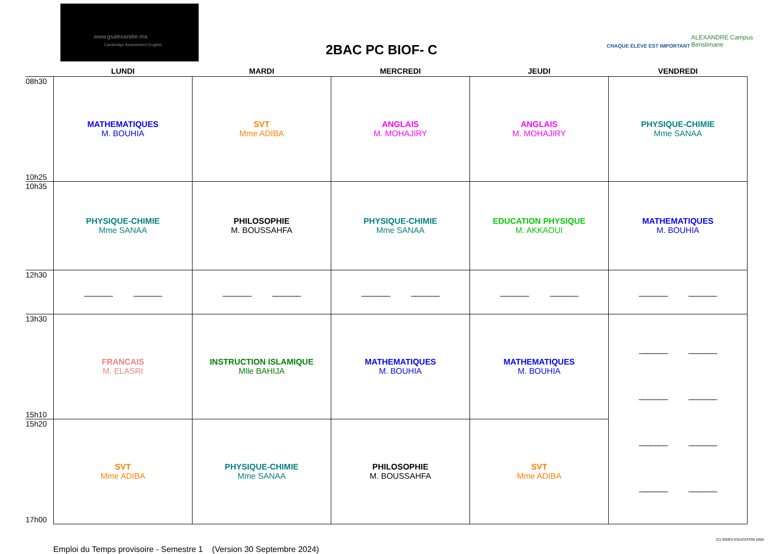www.gsalexandre.ma
Cambridge Assessment English
2BAC PC BIOF- C CHAQUE ÉLÈVE EST IMPORTANT
ALEXANDRE Campus Benslimane
| | LUNDI | MARDI | MERCREDI | JEUDI | VENDREDI |
| --- | --- | --- | --- | --- | --- |
| 08h30 10h25 | MATHEMATIQUES M. BOUHIA | SVT Mme ADIBA | ANGLAIS M. MOHAJIRY | ANGLAIS M. MOHAJIRY | PHYSIQUE-CHIMIE Mme SANAA |
| 10h35 | PHYSIQUE-CHIMIE Mme SANAA | PHILOSOPHIE M. BOUSSAHFA | PHYSIQUE-CHIMIE Mme SANAA | EDUCATION PHYSIQUE M. AKKAOUI | MATHEMATIQUES M. BOUHIA |
| 12h30 | _______ _______ | _______ _______ | _______ _______ | _______ _______ | _______ _______ |
| 13h30 15h10 | FRANCAIS M. ELASRI | INSTRUCTION ISLAMIQUE Mlle BAHIJA | MATHEMATIQUES M. BOUHIA | MATHEMATIQUES M. BOUHIA | _______ _______ _______ _______ _______ _______ _______ _______ |
| 15h20 17h00 | SVT Mme ADIBA | PHYSIQUE-CHIMIE Mme SANAA | PHILOSOPHIE M. BOUSSAHFA | SVT Mme ADIBA | |
Emploi du Temps provisoire - Semestre 1 (Version 30 Septembre 2024)
(C) INDEX EDUCATION 2004